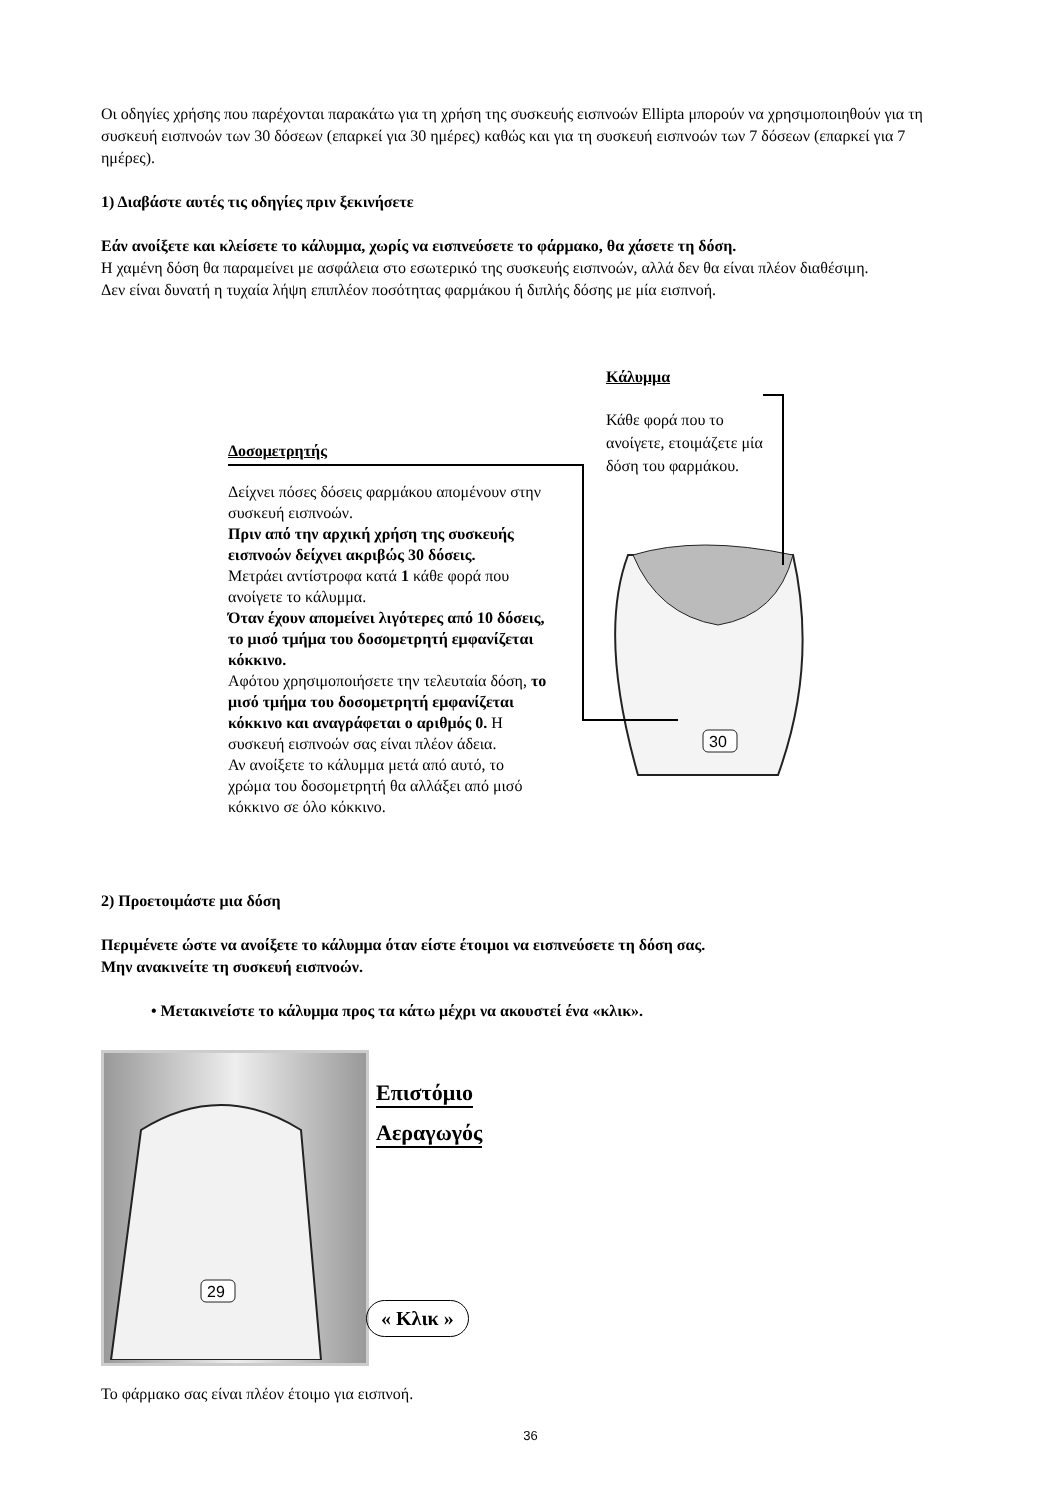Οι οδηγίες χρήσης που παρέχονται παρακάτω για τη χρήση της συσκευής εισπνοών Ellipta μπορούν να χρησιμοποιηθούν για τη συσκευή εισπνοών των 30 δόσεων (επαρκεί για 30 ημέρες) καθώς και για τη συσκευή εισπνοών των 7 δόσεων (επαρκεί για 7 ημέρες).
1) Διαβάστε αυτές τις οδηγίες πριν ξεκινήσετε
Εάν ανοίξετε και κλείσετε το κάλυμμα, χωρίς να εισπνεύσετε το φάρμακο, θα χάσετε τη δόση.
Η χαμένη δόση θα παραμείνει με ασφάλεια στο εσωτερικό της συσκευής εισπνοών, αλλά δεν θα είναι πλέον διαθέσιμη.
Δεν είναι δυνατή η τυχαία λήψη επιπλέον ποσότητας φαρμάκου ή διπλής δόσης με μία εισπνοή.
Δοσομετρητής
Δείχνει πόσες δόσεις φαρμάκου απομένουν στην συσκευή εισπνοών.
Πριν από την αρχική χρήση της συσκευής εισπνοών δείχνει ακριβώς 30 δόσεις.
Μετράει αντίστροφα κατά 1 κάθε φορά που ανοίγετε το κάλυμμα.
Όταν έχουν απομείνει λιγότερες από 10 δόσεις, το μισό τμήμα του δοσομετρητή εμφανίζεται κόκκινο.
Αφότου χρησιμοποιήσετε την τελευταία δόση, το μισό τμήμα του δοσομετρητή εμφανίζεται κόκκινο και αναγράφεται ο αριθμός 0. Η συσκευή εισπνοών σας είναι πλέον άδεια.
Αν ανοίξετε το κάλυμμα μετά από αυτό, το χρώμα του δοσομετρητή θα αλλάξει από μισό κόκκινο σε όλο κόκκινο.
Κάλυμμα
Κάθε φορά που το ανοίγετε, ετοιμάζετε μία δόση του φαρμάκου.
30
2) Προετοιμάστε μια δόση
Περιμένετε ώστε να ανοίξετε το κάλυμμα όταν είστε έτοιμοι να εισπνεύσετε τη δόση σας.
Μην ανακινείτε τη συσκευή εισπνοών.
• Μετακινείστε το κάλυμμα προς τα κάτω μέχρι να ακουστεί ένα «κλικ».
29
Επιστόμιο
Αεραγωγός
« Κλικ »
Το φάρμακο σας είναι πλέον έτοιμο για εισπνοή.
36